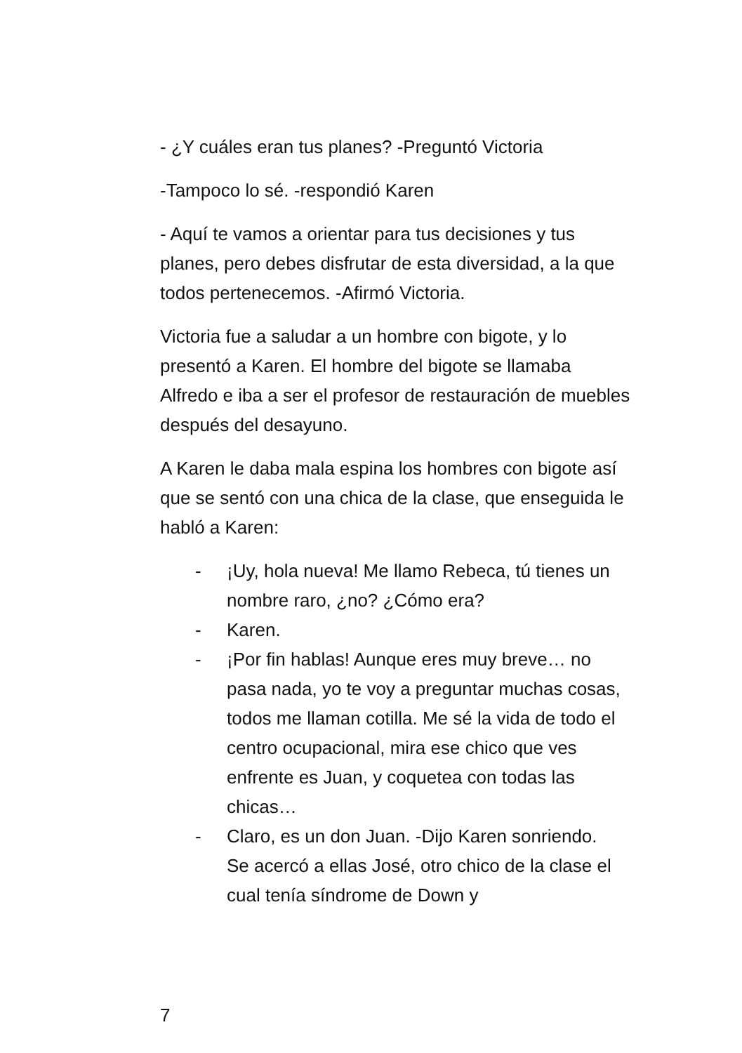- ¿Y cuáles eran tus planes? -Preguntó Victoria
-Tampoco lo sé. -respondió Karen
- Aquí te vamos a orientar para tus decisiones y tus planes, pero debes disfrutar de esta diversidad, a la que todos pertenecemos. -Afirmó Victoria.
Victoria fue a saludar a un hombre con bigote, y lo presentó a Karen. El hombre del bigote se llamaba Alfredo e iba a ser el profesor de restauración de muebles después del desayuno.
A Karen le daba mala espina los hombres con bigote así que se sentó con una chica de la clase, que enseguida le habló a Karen:
- ¡Uy, hola nueva! Me llamo Rebeca, tú tienes un nombre raro, ¿no? ¿Cómo era?
- Karen.
- ¡Por fin hablas! Aunque eres muy breve… no pasa nada, yo te voy a preguntar muchas cosas, todos me llaman cotilla. Me sé la vida de todo el centro ocupacional, mira ese chico que ves enfrente es Juan, y coquetea con todas las chicas…
- Claro, es un don Juan. -Dijo Karen sonriendo.
Se acercó a ellas José, otro chico de la clase el cual tenía síndrome de Down y
7